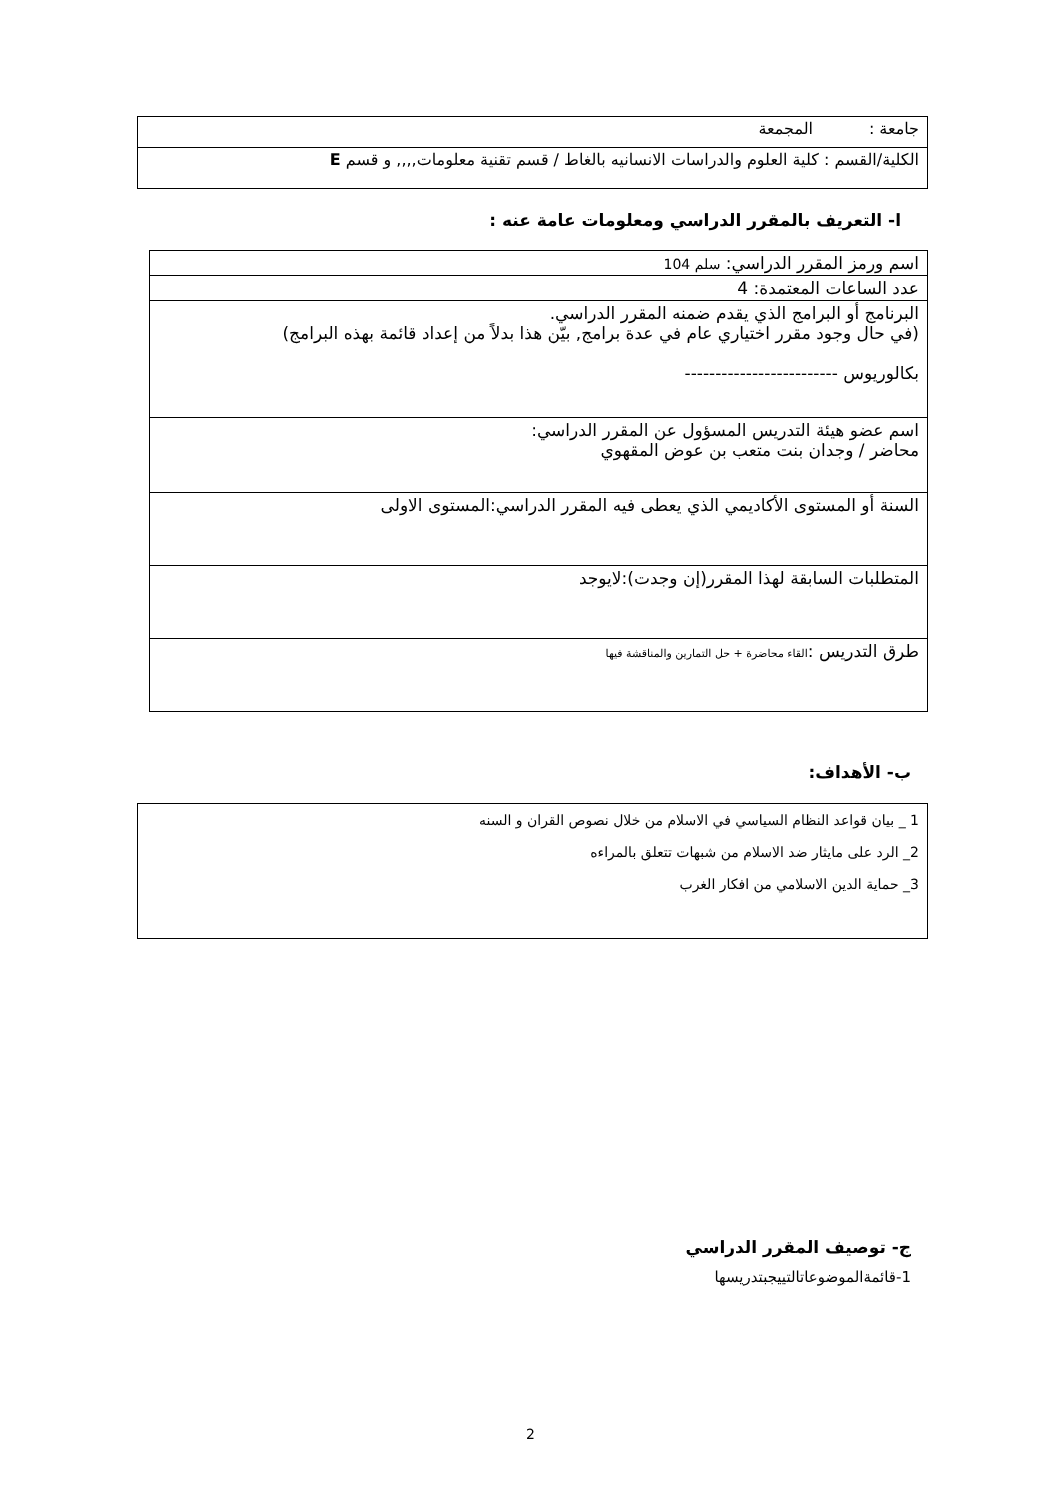| جامعة : المجمعة |
| الكلية/القسم : كلية العلوم والدراسات الانسانيه بالغاط / قسم تقنية معلومات,,,, و قسم E |
ا- التعريف بالمقرر الدراسي ومعلومات عامة عنه :
| اسم ورمز المقرر الدراسي: سلم 104 |
| عدد الساعات المعتمدة: 4 |
| البرنامج أو البرامج الذي يقدم ضمنه المقرر الدراسي. (في حال وجود مقرر اختياري عام في عدة برامج, بيّن هذا بدلاً من إعداد قائمة بهذه البرامج) بكالوريوس ------------------------- |
| اسم عضو هيئة التدريس المسؤول عن المقرر الدراسي: محاضر / وجدان بنت متعب بن عوض المقهوي |
| السنة أو المستوى الأكاديمي الذي يعطى فيه المقرر الدراسي:المستوى الاولى |
| المتطلبات السابقة لهذا المقرر(إن وجدت):لايوجد |
| طرق التدريس : القاء محاضرة + حل التمارين والمناقشة فيها |
ب- الأهداف:
| 1 _ بيان قواعد النظام السياسي في الاسلام من خلال نصوص القران و السنه 2_ الرد على مايثار ضد الاسلام من شبهات تتعلق بالمراءه 3_ حماية الدين الاسلامي من افكار الغرب |
ج- توصيف المقرر الدراسي
1-قائمةالموضوعاتالتيیجبتدریسها
2